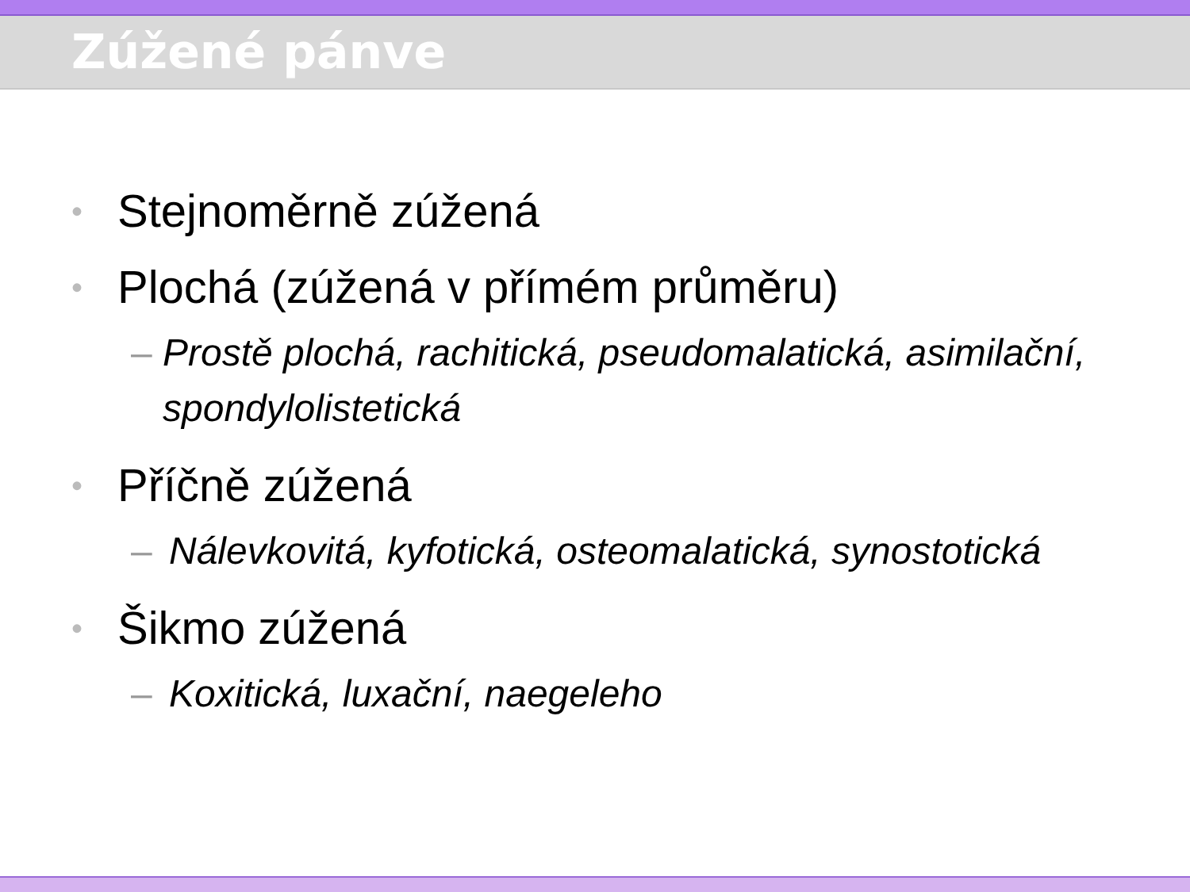Zúžené pánve
• Stejnoměrně zúžená
• Plochá (zúžená v přímém průměru)
– Prostě plochá, rachitická, pseudomalatická, asimilační, spondylolistetická
• Příčně zúžená
– Nálevkovitá, kyfotická, osteomalatická, synostotická
• Šikmo zúžená
– Koxitická, luxační, naegeleho